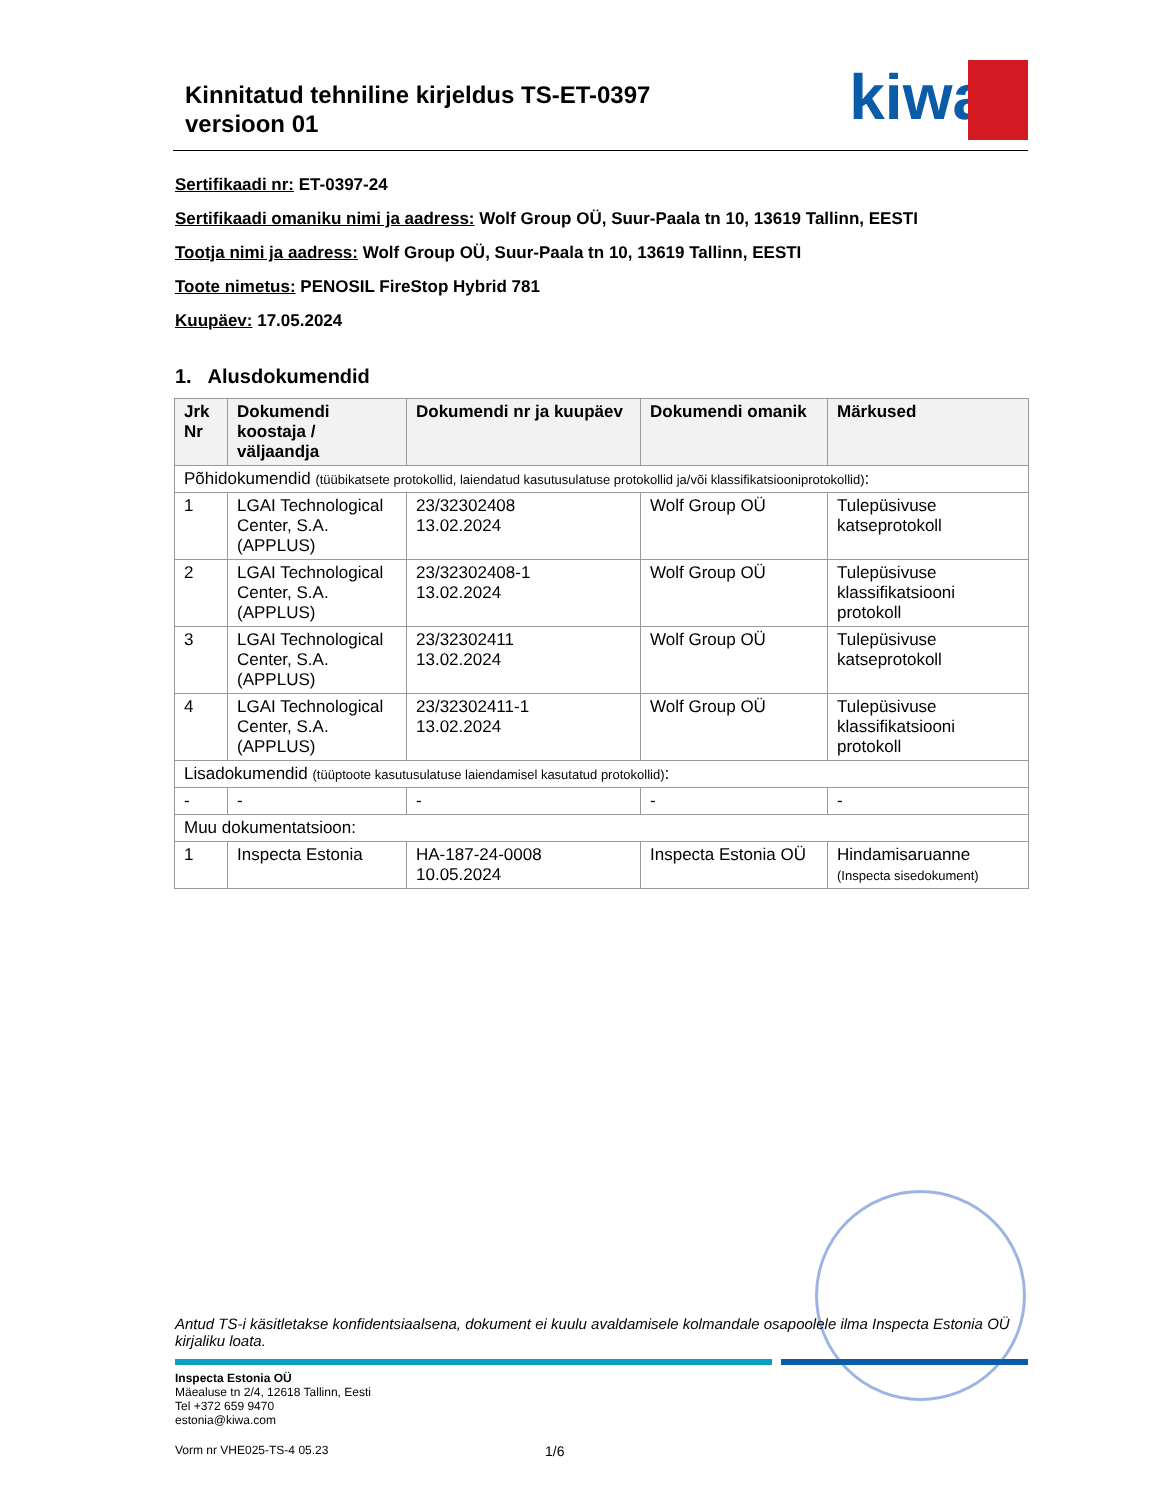Kinnitatud tehniline kirjeldus TS-ET-0397
versioon 01
kiwa
Sertifikaadi nr: ET-0397-24
Sertifikaadi omaniku nimi ja aadress: Wolf Group OÜ, Suur-Paala tn 10, 13619 Tallinn, EESTI
Tootja nimi ja aadress: Wolf Group OÜ, Suur-Paala tn 10, 13619 Tallinn, EESTI
Toote nimetus: PENOSIL FireStop Hybrid 781
Kuupäev: 17.05.2024
1. Alusdokumendid
| Jrk Nr | Dokumendi koostaja / väljaandja | Dokumendi nr ja kuupäev | Dokumendi omanik | Märkused |
| --- | --- | --- | --- | --- |
| Põhidokumendid (tüübikatsete protokollid, laiendatud kasutusulatuse protokollid ja/või klassifikatsiooniprotokollid) : | | | | |
| 1 | LGAI Technological Center, S.A. (APPLUS) | 23/32302408 13.02.2024 | Wolf Group OÜ | Tulepüsivuse katseprotokoll |
| 2 | LGAI Technological Center, S.A. (APPLUS) | 23/32302408-1 13.02.2024 | Wolf Group OÜ | Tulepüsivuse klassifikatsiooni protokoll |
| 3 | LGAI Technological Center, S.A. (APPLUS) | 23/32302411 13.02.2024 | Wolf Group OÜ | Tulepüsivuse katseprotokoll |
| 4 | LGAI Technological Center, S.A. (APPLUS) | 23/32302411-1 13.02.2024 | Wolf Group OÜ | Tulepüsivuse klassifikatsiooni protokoll |
| Lisadokumendid (tüüptoote kasutusulatuse laiendamisel kasutatud protokollid) : | | | | |
| - | - | - | - | - |
| Muu dokumentatsioon: | | | | |
| 1 | Inspecta Estonia | HA-187-24-0008 10.05.2024 | Inspecta Estonia OÜ | Hindamisaruanne (Inspecta sisedokument) |
Antud TS-i käsitletakse konfidentsiaalsena, dokument ei kuulu avaldamisele kolmandale osapoolele ilma Inspecta Estonia OÜ kirjaliku loata.
Inspecta Estonia OÜ
Mäealuse tn 2/4, 12618 Tallinn, Eesti
Tel +372 659 9470
estonia@kiwa.com
Vorm nr VHE025-TS-4 05.23 1/6